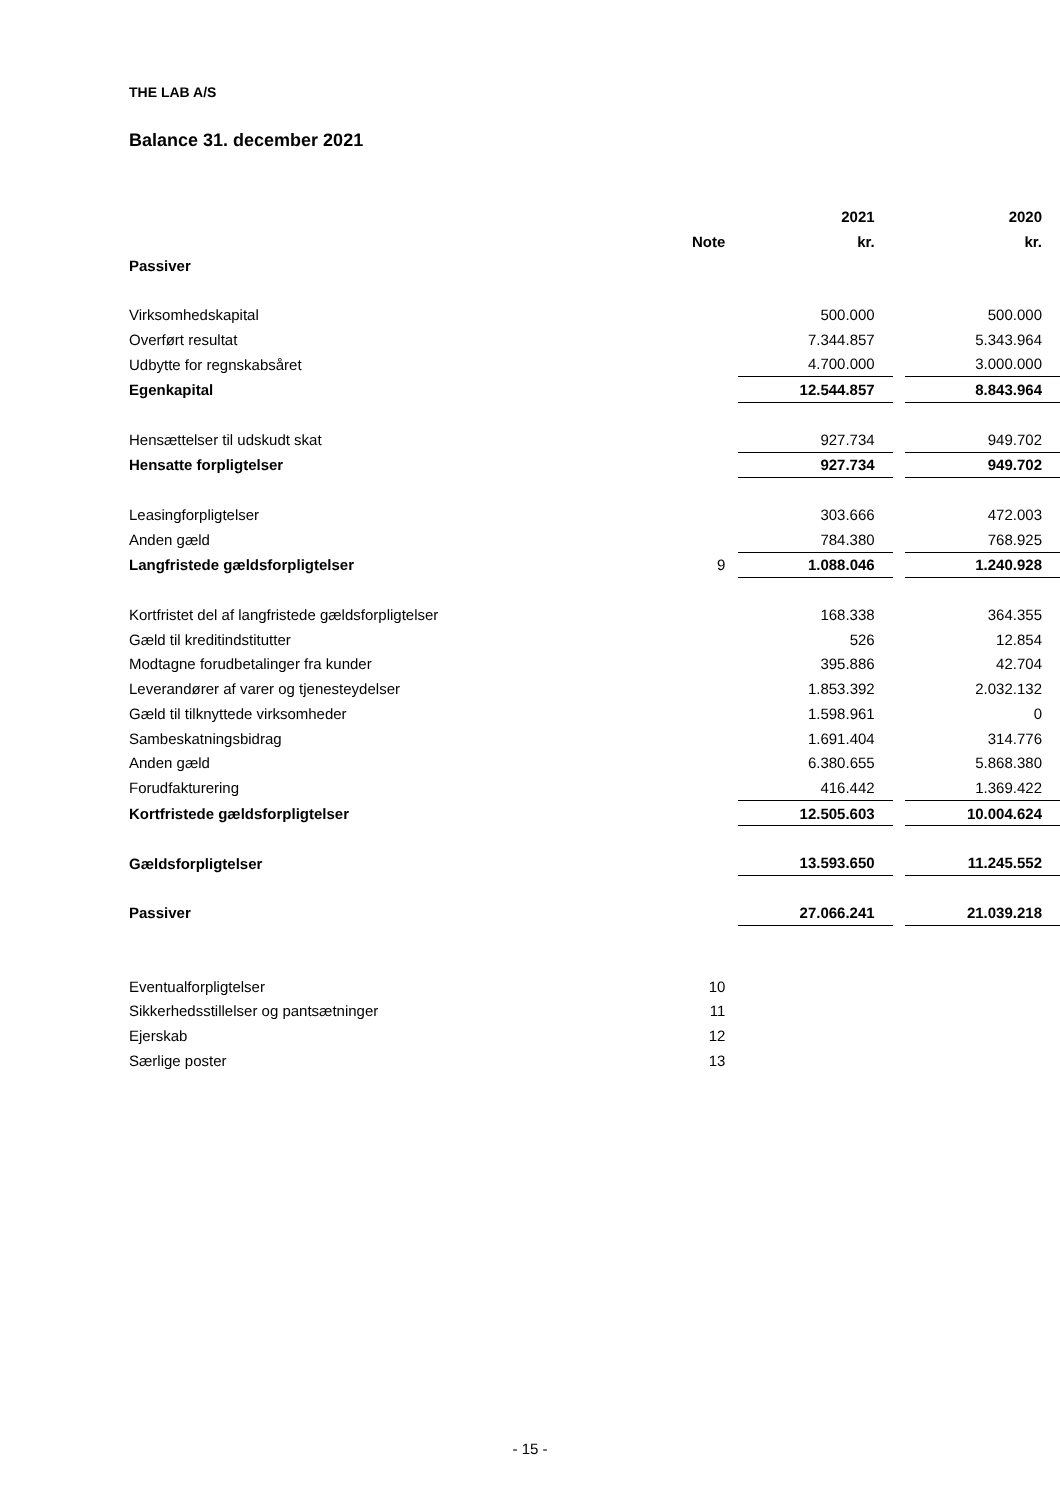THE LAB A/S
Balance 31. december 2021
| | | | 2021 | | 2020 |
| --- | --- | --- | --- | --- | --- |
| | Note | | kr. | | kr. |
| Passiver | | | | | |
| Virksomhedskapital | | | 500.000 | | 500.000 |
| Overført resultat | | | 7.344.857 | | 5.343.964 |
| Udbytte for regnskabsåret | | | 4.700.000 | | 3.000.000 |
| Egenkapital | | | 12.544.857 | | 8.843.964 |
| Hensættelser til udskudt skat | | | 927.734 | | 949.702 |
| Hensatte forpligtelser | | | 927.734 | | 949.702 |
| Leasingforpligtelser | | | 303.666 | | 472.003 |
| Anden gæld | | | 784.380 | | 768.925 |
| Langfristede gældsforpligtelser | 9 | | 1.088.046 | | 1.240.928 |
| Kortfristet del af langfristede gældsforpligtelser | | | 168.338 | | 364.355 |
| Gæld til kreditindstitutter | | | 526 | | 12.854 |
| Modtagne forudbetalinger fra kunder | | | 395.886 | | 42.704 |
| Leverandører af varer og tjenesteydelser | | | 1.853.392 | | 2.032.132 |
| Gæld til tilknyttede virksomheder | | | 1.598.961 | | 0 |
| Sambeskatningsbidrag | | | 1.691.404 | | 314.776 |
| Anden gæld | | | 6.380.655 | | 5.868.380 |
| Forudfakturering | | | 416.442 | | 1.369.422 |
| Kortfristede gældsforpligtelser | | | 12.505.603 | | 10.004.624 |
| Gældsforpligtelser | | | 13.593.650 | | 11.245.552 |
| Passiver | | | 27.066.241 | | 21.039.218 |
| Eventualforpligtelser | 10 | | | | |
| Sikkerhedsstillelser og pantsætninger | 11 | | | | |
| Ejerskab | 12 | | | | |
| Særlige poster | 13 | | | | |
- 15 -